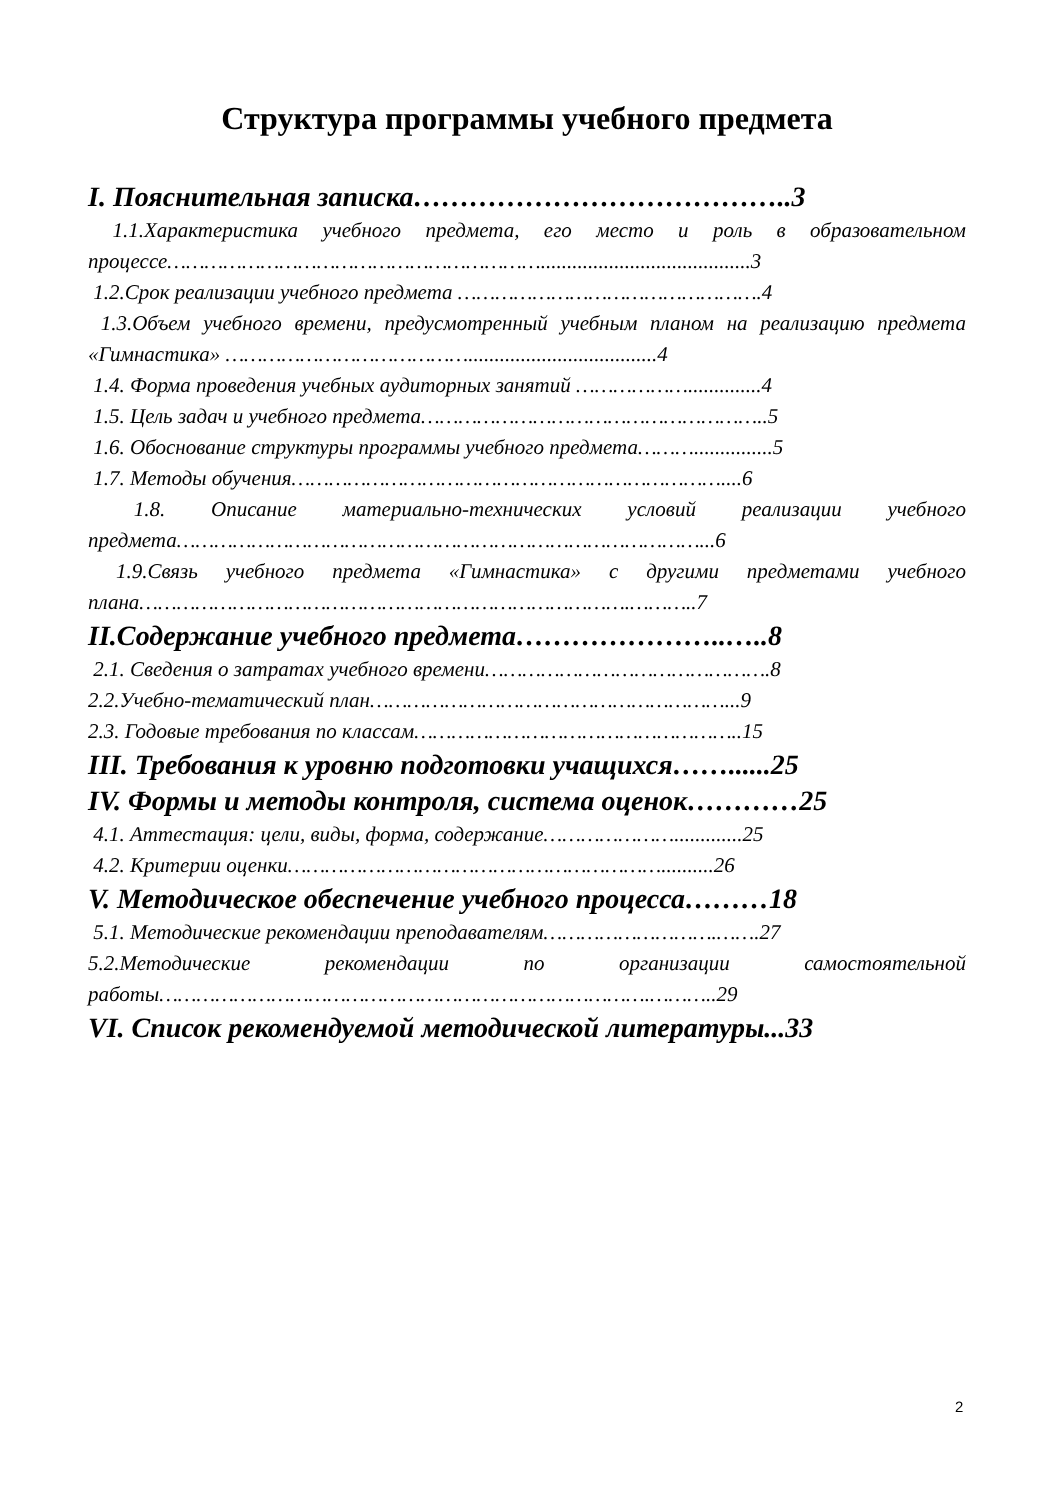Структура программы учебного предмета
I. Пояснительная записка…………………………………..3
1.1.Характеристика учебного предмета, его место и роль в образовательном процессе……………………………………………………........................................3
1.2.Срок реализации учебного предмета ………………………………………….4
1.3.Объем учебного времени, предусмотренный учебным планом на реализацию предмета «Гимнастика» …………………………………....................................4
1.4. Форма проведения учебных аудиторных занятий ………………..............4
1.5. Цель задач и учебного предмета………………………………………………..5
1.6. Обоснование структуры программы учебного предмета………...............5
1.7. Методы обучения……………………………………………………………....6
1.8. Описание материально-технических условий реализации учебного предмета…………………………………………………………………………...6
1.9.Связь учебного предмета «Гимнастика» с другими предметами учебного плана…………………………………………………………………….………..7
II.Содержание учебного предмета…………………..…..8
2.1. Сведения о затратах учебного времени……………………………………….8
2.2.Учебно-тематический план…………………………………………………...9
2.3. Годовые требования по классам……………………………………………..15
III. Требования к уровню подготовки учащихся……......25
IV. Формы и методы контроля, система оценок…………25
4.1. Аттестация: цели, виды, форма, содержание………………….............25
4.2. Критерии оценки……………………………………………………..........26
V. Методическое обеспечение учебного процесса………18
5.1. Методические рекомендации преподавателям……………………….…….27
5.2.Методические рекомендации по организации самостоятельной работы…………………………………………………………………….………..29
VI. Список рекомендуемой методической литературы...33
2